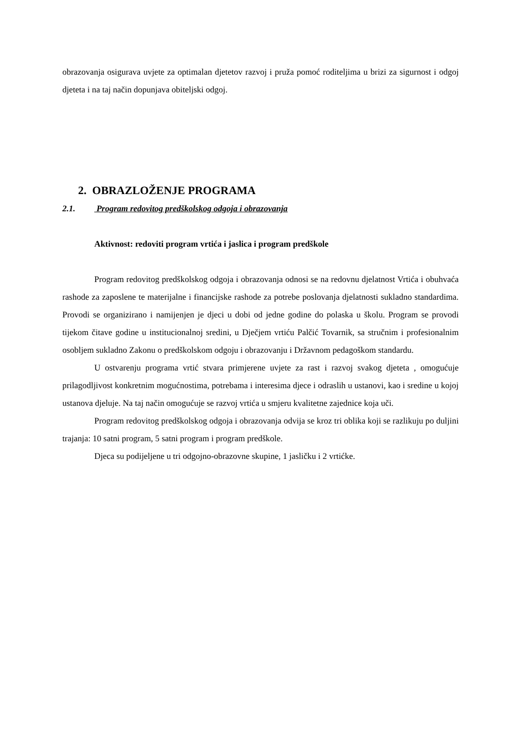obrazovanja osigurava uvjete za optimalan djetetov razvoj i pruža pomoć roditeljima u brizi za sigurnost i odgoj djeteta i na taj način dopunjava obiteljski odgoj.
2. OBRAZLOŽENJE PROGRAMA
2.1. Program redovitog predškolskog odgoja i obrazovanja
Aktivnost: redoviti program vrtića i jaslica i program predškole
Program redovitog predškolskog odgoja i obrazovanja odnosi se na redovnu djelatnost Vrtića i obuhvaća rashode za zaposlene te materijalne i financijske rashode za potrebe poslovanja djelatnosti sukladno standardima. Provodi se organizirano i namijenjen je djeci u dobi od jedne godine do polaska u školu. Program se provodi tijekom čitave godine u institucionalnoj sredini, u Dječjem vrtiću Palčić Tovarnik, sa stručnim i profesionalnim osobljem sukladno Zakonu o predškolskom odgoju i obrazovanju i Državnom pedagoškom standardu.
U ostvarenju programa vrtić stvara primjerene uvjete za rast i razvoj svakog djeteta , omogućuje prilagodljivost konkretnim mogućnostima, potrebama i interesima djece i odraslih u ustanovi, kao i sredine u kojoj ustanova djeluje. Na taj način omogućuje se razvoj vrtića u smjeru kvalitetne zajednice koja uči.
Program redovitog predškolskog odgoja i obrazovanja odvija se kroz tri oblika koji se razlikuju po duljini trajanja: 10 satni program, 5 satni program i program predškole.
Djeca su podijeljene u tri odgojno-obrazovne skupine, 1 jasličku i 2 vrtićke.